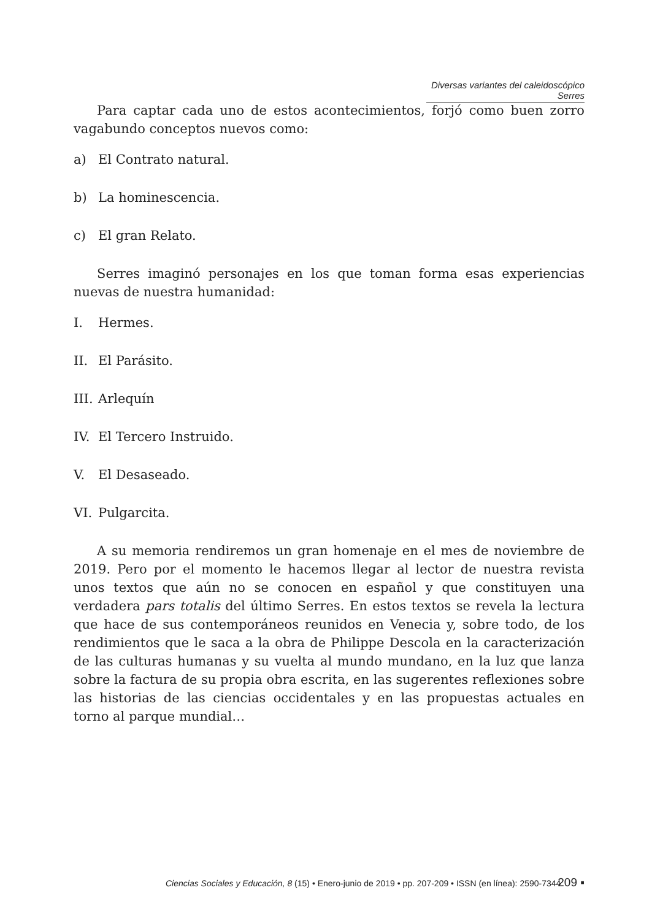Diversas variantes del caleidoscópico Serres
Para captar cada uno de estos acontecimientos, forjó como buen zorro vagabundo conceptos nuevos como:
a) El Contrato natural.
b) La hominescencia.
c) El gran Relato.
Serres imaginó personajes en los que toman forma esas experiencias nuevas de nuestra humanidad:
I. Hermes.
II. El Parásito.
III. Arlequín
IV. El Tercero Instruido.
V. El Desaseado.
VI. Pulgarcita.
A su memoria rendiremos un gran homenaje en el mes de noviembre de 2019. Pero por el momento le hacemos llegar al lector de nuestra revista unos textos que aún no se conocen en español y que constituyen una verdadera pars totalis del último Serres. En estos textos se revela la lectura que hace de sus contemporáneos reunidos en Venecia y, sobre todo, de los rendimientos que le saca a la obra de Philippe Descola en la caracterización de las culturas humanas y su vuelta al mundo mundano, en la luz que lanza sobre la factura de su propia obra escrita, en las sugerentes reflexiones sobre las historias de las ciencias occidentales y en las propuestas actuales en torno al parque mundial…
Ciencias Sociales y Educación, 8 (15) • Enero-junio de 2019 • pp. 207-209 • ISSN (en línea): 2590-7344
209 ▪